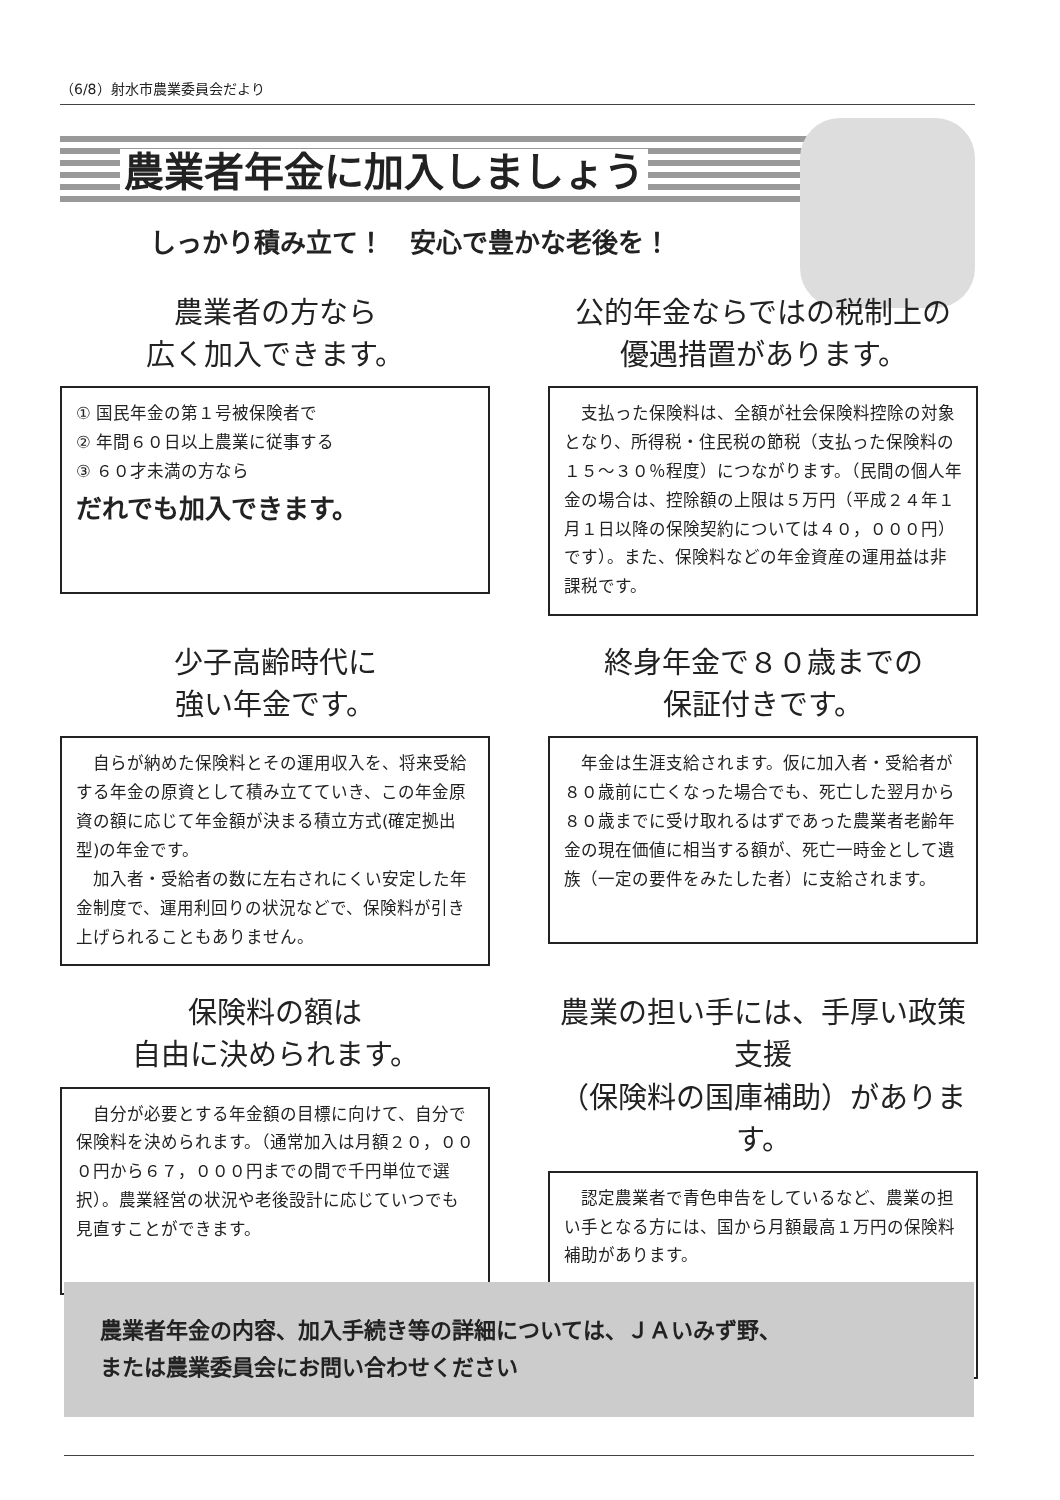（6/8）射水市農業委員会だより
農業者年金に加入しましょう
しっかり積み立て！　安心で豊かな老後を！
農業者の方なら
広く加入できます。
① 国民年金の第１号被保険者で
② 年間６０日以上農業に従事する
③ ６０才未満の方なら
だれでも加入できます。
公的年金ならではの税制上の
優遇措置があります。
　支払った保険料は、全額が社会保険料控除の対象となり、所得税・住民税の節税（支払った保険料の１５～３０％程度）につながります。（民間の個人年金の場合は、控除額の上限は５万円（平成２４年１月１日以降の保険契約については４０，０００円）です）。また、保険料などの年金資産の運用益は非課税です。
少子高齢時代に
強い年金です。
　自らが納めた保険料とその運用収入を、将来受給する年金の原資として積み立てていき、この年金原資の額に応じて年金額が決まる積立方式(確定拠出型)の年金です。
　加入者・受給者の数に左右されにくい安定した年金制度で、運用利回りの状況などで、保険料が引き上げられることもありません。
終身年金で８０歳までの
保証付きです。
　年金は生涯支給されます。仮に加入者・受給者が８０歳前に亡くなった場合でも、死亡した翌月から８０歳までに受け取れるはずであった農業者老齢年金の現在価値に相当する額が、死亡一時金として遺族（一定の要件をみたした者）に支給されます。
保険料の額は
自由に決められます。
　自分が必要とする年金額の目標に向けて、自分で保険料を決められます。（通常加入は月額２０，０００円から６７，０００円までの間で千円単位で選択）。農業経営の状況や老後設計に応じていつでも見直すことができます。
農業の担い手には、手厚い政策支援
（保険料の国庫補助）があります。
　認定農業者で青色申告をしているなど、農業の担い手となる方には、国から月額最高１万円の保険料補助があります。
農業者年金の内容、加入手続き等の詳細については、ＪＡいみず野、
または農業委員会にお問い合わせください